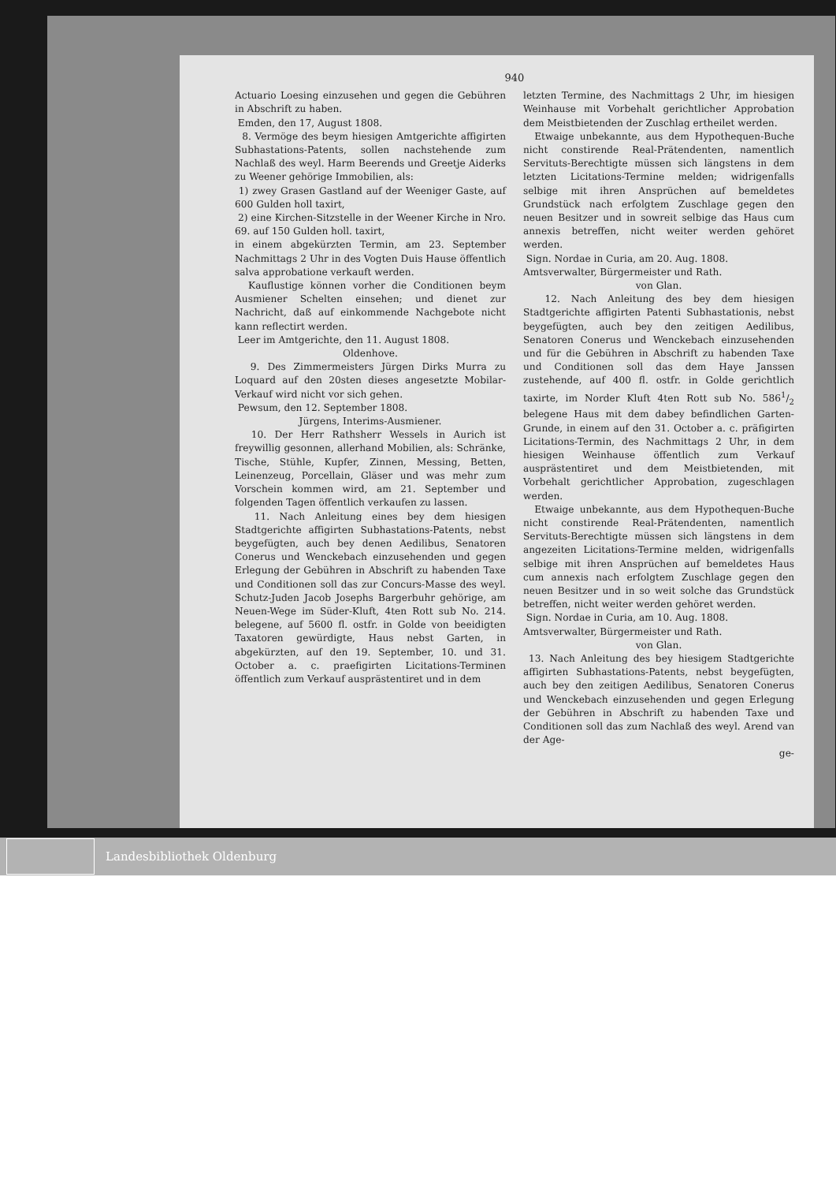940
Actuario Loesing einzusehen und gegen die Gebühren in Abschrift zu haben.
Emden, den 17, August 1808.
8. Vermöge des beym hiesigen Amtgerichte affigirten Subhastations-Patents, sollen nachstehende zum Nachlaß des weyl. Harm Beerends und Greetje Aiderks zu Weener gehörige Immobilien, als:
1) zwey Grasen Gastland auf der Weeniger Gaste, auf 600 Gulden holl taxirt,
2) eine Kirchen-Sitzstelle in der Weener Kirche in Nro. 69. auf 150 Gulden holl. taxirt,
in einem abgekürzten Termin, am 23. September Nachmittags 2 Uhr in des Vogten Duis Hause öffentlich salva approbatione verkauft werden.
Kauflustige können vorher die Conditionen beym Ausmiener Schelten einsehen; und dienet zur Nachricht, daß auf einkommende Nachgebote nicht kann reflectirt werden.
Leer im Amtgerichte, den 11. August 1808.
Oldenhove.
9. Des Zimmermeisters Jürgen Dirks Murra zu Loquard auf den 20sten dieses angesetzte Mobilar-Verkauf wird nicht vor sich gehen.
Pewsum, den 12. September 1808.
Jürgens, Interims-Ausmiener.
10. Der Herr Rathsherr Wessels in Aurich ist freywillig gesonnen, allerhand Mobilien, als: Schränke, Tische, Stühle, Kupfer, Zinnen, Messing, Betten, Leinenzeug, Porcellain, Gläser und was mehr zum Vorschein kommen wird, am 21. September und folgenden Tagen öffentlich verkaufen zu lassen.
11. Nach Anleitung eines bey dem hiesigen Stadtgerichte affigirten Subhastations-Patents, nebst beygefügten, auch bey denen Aedilibus, Senatoren Conerus und Wenckebach einzusehenden und gegen Erlegung der Gebühren in Abschrift zu habenden Taxe und Conditionen soll das zur Concurs-Masse des weyl. Schutz-Juden Jacob Josephs Bargerbuhr gehörige, am Neuen-Wege im Süder-Kluft, 4ten Rott sub No. 214. belegene, auf 5600 fl. ostfr. in Golde von beeidigten Taxatoren gewürdigte, Haus nebst Garten, in abgekürzten, auf den 19. September, 10. und 31. October a. c. praefigirten Licitations-Terminen öffentlich zum Verkauf ausprästentiret und in dem
letzten Termine, des Nachmittags 2 Uhr, im hiesigen Weinhause mit Vorbehalt gerichtlicher Approbation dem Meistbietenden der Zuschlag ertheilet werden.
Etwaige unbekannte, aus dem Hypothequen-Buche nicht constirende Real-Prätendenten, namentlich Servituts-Berechtigte müssen sich längstens in dem letzten Licitations-Termine melden; widrigenfalls selbige mit ihren Ansprüchen auf bemeldetes Grundstück nach erfolgtem Zuschlage gegen den neuen Besitzer und in sowreit selbige das Haus cum annexis betreffen, nicht weiter werden gehöret werden.
Sign. Nordae in Curia, am 20. Aug. 1808.
Amtsverwalter, Bürgermeister und Rath.
von Glan.
12. Nach Anleitung des bey dem hiesigen Stadtgerichte affigirten Patenti Subhastationis, nebst beygefügten, auch bey den zeitigen Aedilibus, Senatoren Conerus und Wenckebach einzusehenden und für die Gebühren in Abschrift zu habenden Taxe und Conditionen soll das dem Haye Janssen zustehende, auf 400 fl. ostfr. in Golde gerichtlich taxirte, im Norder Kluft 4ten Rott sub No. 5861/2 belegene Haus mit dem dabey befindlichen Garten-Grunde, in einem auf den 31. October a. c. präfigirten Licitations-Termin, des Nachmittags 2 Uhr, in dem hiesigen Weinhause öffentlich zum Verkauf ausprästentiret und dem Meistbietenden, mit Vorbehalt gerichtlicher Approbation, zugeschlagen werden.
Etwaige unbekannte, aus dem Hypothequen-Buche nicht constirende Real-Prätendenten, namentlich Servituts-Berechtigte müssen sich längstens in dem angezeiten Licitations-Termine melden, widrigenfalls selbige mit ihren Ansprüchen auf bemeldetes Haus cum annexis nach erfolgtem Zuschlage gegen den neuen Besitzer und in so weit solche das Grundstück betreffen, nicht weiter werden gehöret werden.
Sign. Nordae in Curia, am 10. Aug. 1808.
Amtsverwalter, Bürgermeister und Rath.
von Glan.
13. Nach Anleitung des bey hiesigem Stadtgerichte affigirten Subhastations-Patents, nebst beygefügten, auch bey den zeitigen Aedilibus, Senatoren Conerus und Wenckebach einzusehenden und gegen Erlegung der Gebühren in Abschrift zu habenden Taxe und Conditionen soll das zum Nachlaß des weyl. Arend van der Age-
ge-
Landesbibliothek Oldenburg